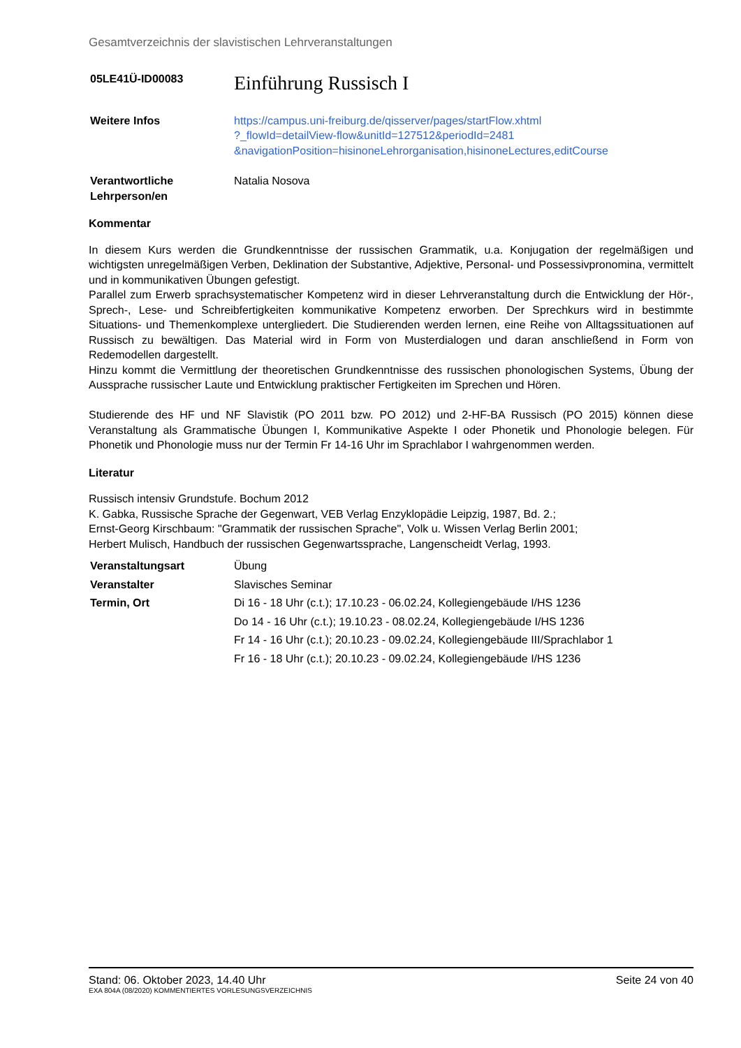Gesamtverzeichnis der slavistischen Lehrveranstaltungen
| 05LE41Ü-ID00083 | Einführung Russisch I |
| Weitere Infos | https://campus.uni-freiburg.de/qisserver/pages/startFlow.xhtml ?_flowId=detailView-flow&unitId=127512&periodId=2481 &navigationPosition=hisinoneLehrorganisation,hisinoneLectures,editCourse |
| Verantwortliche Lehrperson/en | Natalia Nosova |
Kommentar
In diesem Kurs werden die Grundkenntnisse der russischen Grammatik, u.a. Konjugation der regelmäßigen und wichtigsten unregelmäßigen Verben, Deklination der Substantive, Adjektive, Personal- und Possessivpronomina, vermittelt und in kommunikativen Übungen gefestigt.
Parallel zum Erwerb sprachsystematischer Kompetenz wird in dieser Lehrveranstaltung durch die Entwicklung der Hör-, Sprech-, Lese- und Schreibfertigkeiten kommunikative Kompetenz erworben. Der Sprechkurs wird in bestimmte Situations- und Themenkomplexe untergliedert. Die Studierenden werden lernen, eine Reihe von Alltagssituationen auf Russisch zu bewältigen. Das Material wird in Form von Musterdialogen und daran anschließend in Form von Redemodellen dargestellt.
Hinzu kommt die Vermittlung der theoretischen Grundkenntnisse des russischen phonologischen Systems, Übung der Aussprache russischer Laute und Entwicklung praktischer Fertigkeiten im Sprechen und Hören.
Studierende des HF und NF Slavistik (PO 2011 bzw. PO 2012) und 2-HF-BA Russisch (PO 2015) können diese Veranstaltung als Grammatische Übungen I, Kommunikative Aspekte I oder Phonetik und Phonologie belegen. Für Phonetik und Phonologie muss nur der Termin Fr 14-16 Uhr im Sprachlabor I wahrgenommen werden.
Literatur
Russisch intensiv Grundstufe. Bochum 2012
K. Gabka, Russische Sprache der Gegenwart, VEB Verlag Enzyklopädie Leipzig, 1987, Bd. 2.;
Ernst-Georg Kirschbaum: "Grammatik der russischen Sprache", Volk u. Wissen Verlag Berlin 2001;
Herbert Mulisch, Handbuch der russischen Gegenwartssprache, Langenscheidt Verlag, 1993.
| Veranstaltungsart | Übung |
| Veranstalter | Slavisches Seminar |
| Termin, Ort | Di 16 - 18 Uhr (c.t.); 17.10.23 - 06.02.24, Kollegiengebäude I/HS 1236 |
| | Do 14 - 16 Uhr (c.t.); 19.10.23 - 08.02.24, Kollegiengebäude I/HS 1236 |
| | Fr 14 - 16 Uhr (c.t.); 20.10.23 - 09.02.24, Kollegiengebäude III/Sprachlabor 1 |
| | Fr 16 - 18 Uhr (c.t.); 20.10.23 - 09.02.24, Kollegiengebäude I/HS 1236 |
Stand: 06. Oktober 2023, 14.40 Uhr Seite 24 von 40
EXA 804A (08/2020) KOMMENTIERTES VORLESUNGSVERZEICHNIS